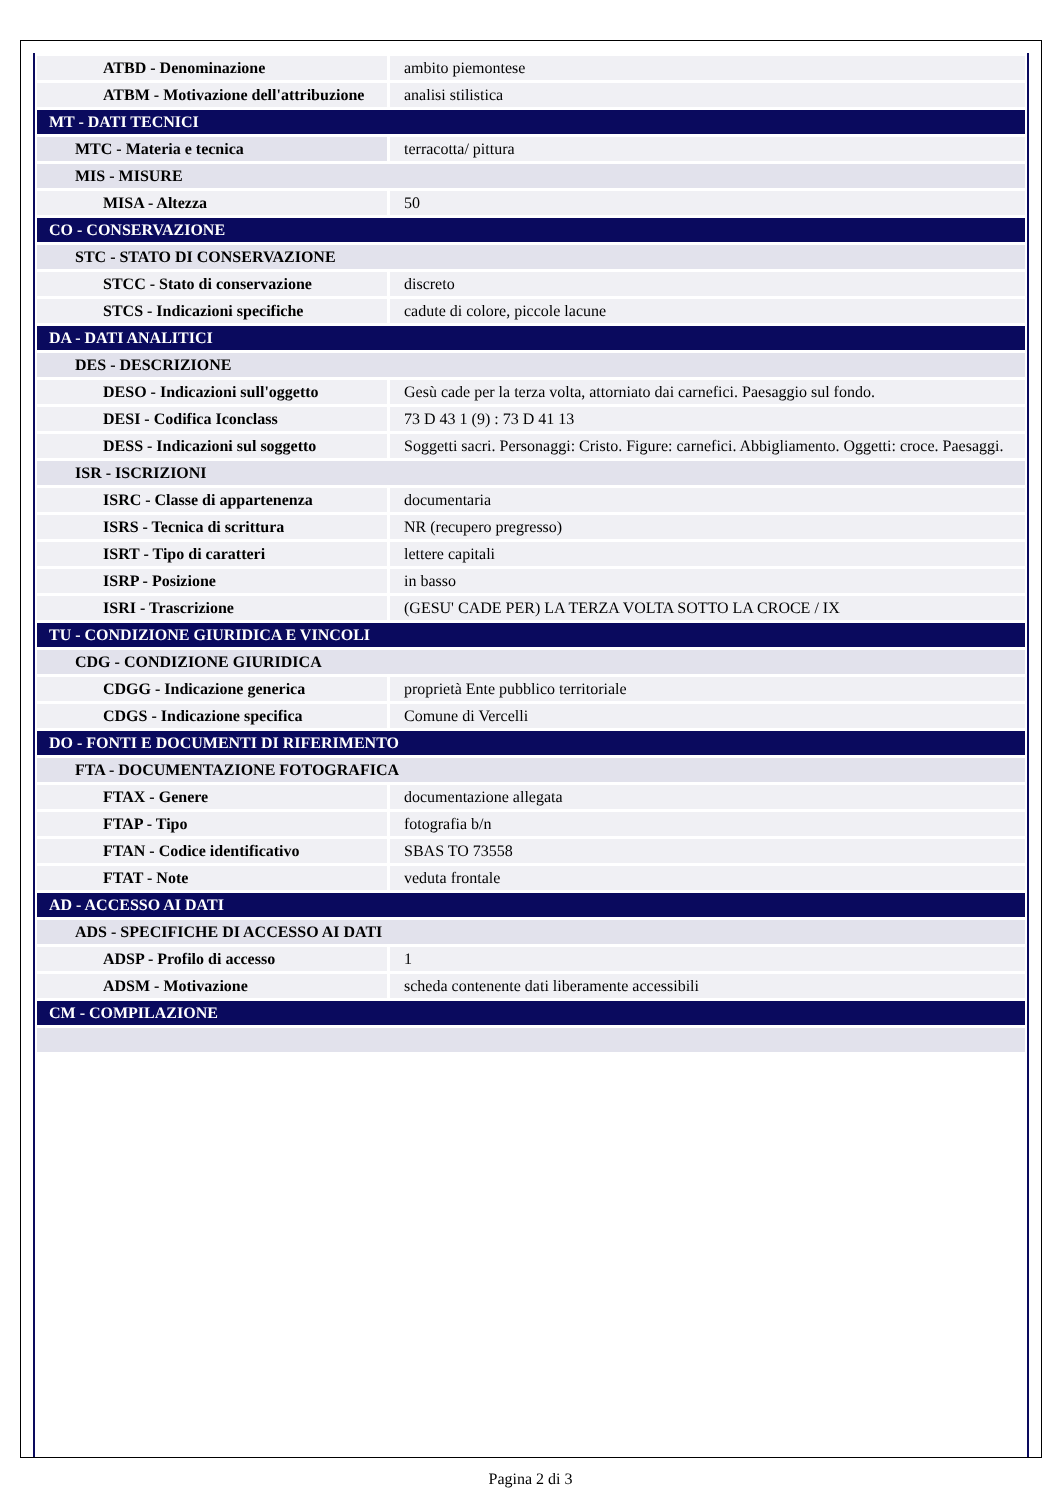| ATBD - Denominazione | ambito piemontese |
| ATBM - Motivazione dell'attribuzione | analisi stilistica |
| MT - DATI TECNICI | |
| MTC - Materia e tecnica | terracotta/ pittura |
| MIS - MISURE | |
| MISA - Altezza | 50 |
| CO - CONSERVAZIONE | |
| STC - STATO DI CONSERVAZIONE | |
| STCC - Stato di conservazione | discreto |
| STCS - Indicazioni specifiche | cadute di colore, piccole lacune |
| DA - DATI ANALITICI | |
| DES - DESCRIZIONE | |
| DESO - Indicazioni sull'oggetto | Gesù cade per la terza volta, attorniato dai carnefici. Paesaggio sul fondo. |
| DESI - Codifica Iconclass | 73 D 43 1 (9) : 73 D 41 13 |
| DESS - Indicazioni sul soggetto | Soggetti sacri. Personaggi: Cristo. Figure: carnefici. Abbigliamento. Oggetti: croce. Paesaggi. |
| ISR - ISCRIZIONI | |
| ISRC - Classe di appartenenza | documentaria |
| ISRS - Tecnica di scrittura | NR (recupero pregresso) |
| ISRT - Tipo di caratteri | lettere capitali |
| ISRP - Posizione | in basso |
| ISRI - Trascrizione | (GESU' CADE PER) LA TERZA VOLTA SOTTO LA CROCE / IX |
| TU - CONDIZIONE GIURIDICA E VINCOLI | |
| CDG - CONDIZIONE GIURIDICA | |
| CDGG - Indicazione generica | proprietà Ente pubblico territoriale |
| CDGS - Indicazione specifica | Comune di Vercelli |
| DO - FONTI E DOCUMENTI DI RIFERIMENTO | |
| FTA - DOCUMENTAZIONE FOTOGRAFICA | |
| FTAX - Genere | documentazione allegata |
| FTAP - Tipo | fotografia b/n |
| FTAN - Codice identificativo | SBAS TO 73558 |
| FTAT - Note | veduta frontale |
| AD - ACCESSO AI DATI | |
| ADS - SPECIFICHE DI ACCESSO AI DATI | |
| ADSP - Profilo di accesso | 1 |
| ADSM - Motivazione | scheda contenente dati liberamente accessibili |
| CM - COMPILAZIONE | |
Pagina 2 di 3